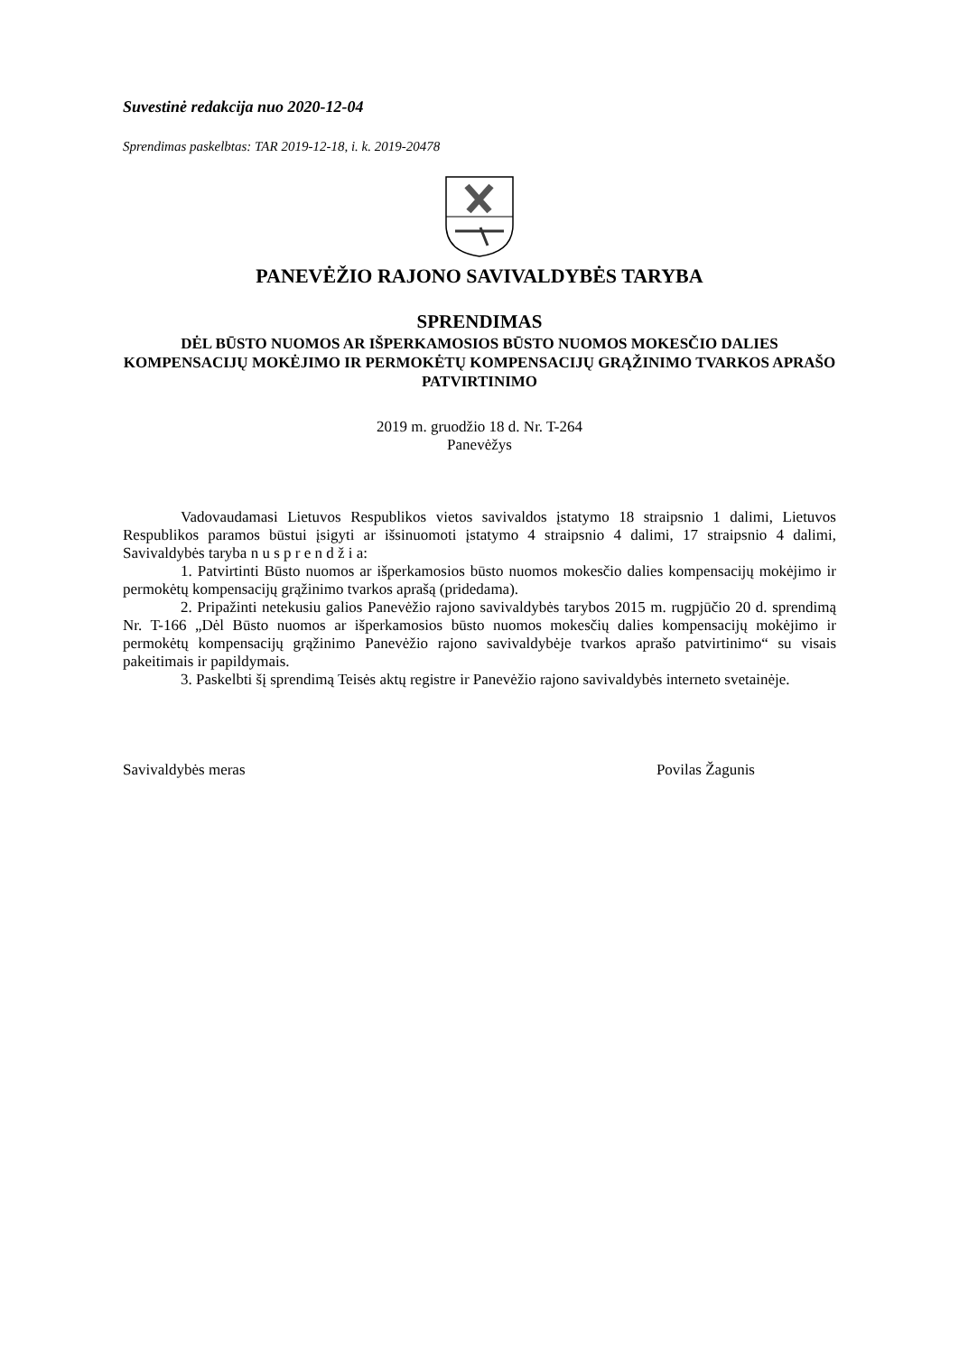Suvestinė redakcija nuo 2020-12-04
Sprendimas paskelbtas: TAR 2019-12-18, i. k. 2019-20478
PANEVĖŽIO RAJONO SAVIVALDYBĖS TARYBA
SPRENDIMAS
DĖL BŪSTO NUOMOS AR IŠPERKAMOSIOS BŪSTO NUOMOS MOKESČIO DALIES KOMPENSACIJŲ MOKĖJIMO IR PERMOKĖTŲ KOMPENSACIJŲ GRĄŽINIMO TVARKOS APRAŠO PATVIRTINIMO
2019 m. gruodžio 18 d. Nr. T-264
Panevėžys
Vadovaudamasi Lietuvos Respublikos vietos savivaldos įstatymo 18 straipsnio 1 dalimi, Lietuvos Respublikos paramos būstui įsigyti ar išsinuomoti įstatymo 4 straipsnio 4 dalimi, 17 straipsnio 4 dalimi, Savivaldybės taryba n u s p r e n d ž i a:
1. Patvirtinti Būsto nuomos ar išperkamosios būsto nuomos mokesčio dalies kompensacijų mokėjimo ir permokėtų kompensacijų grąžinimo tvarkos aprašą (pridedama).
2. Pripažinti netekusiu galios Panevėžio rajono savivaldybės tarybos 2015 m. rugpjūčio 20 d. sprendimą Nr. T-166 „Dėl Būsto nuomos ar išperkamosios būsto nuomos mokesčių dalies kompensacijų mokėjimo ir permokėtų kompensacijų grąžinimo Panevėžio rajono savivaldybėje tvarkos aprašo patvirtinimo“ su visais pakeitimais ir papildymais.
3. Paskelbti šį sprendimą Teisės aktų registre ir Panevėžio rajono savivaldybės interneto svetainėje.
Savivaldybės meras Povilas Žagunis